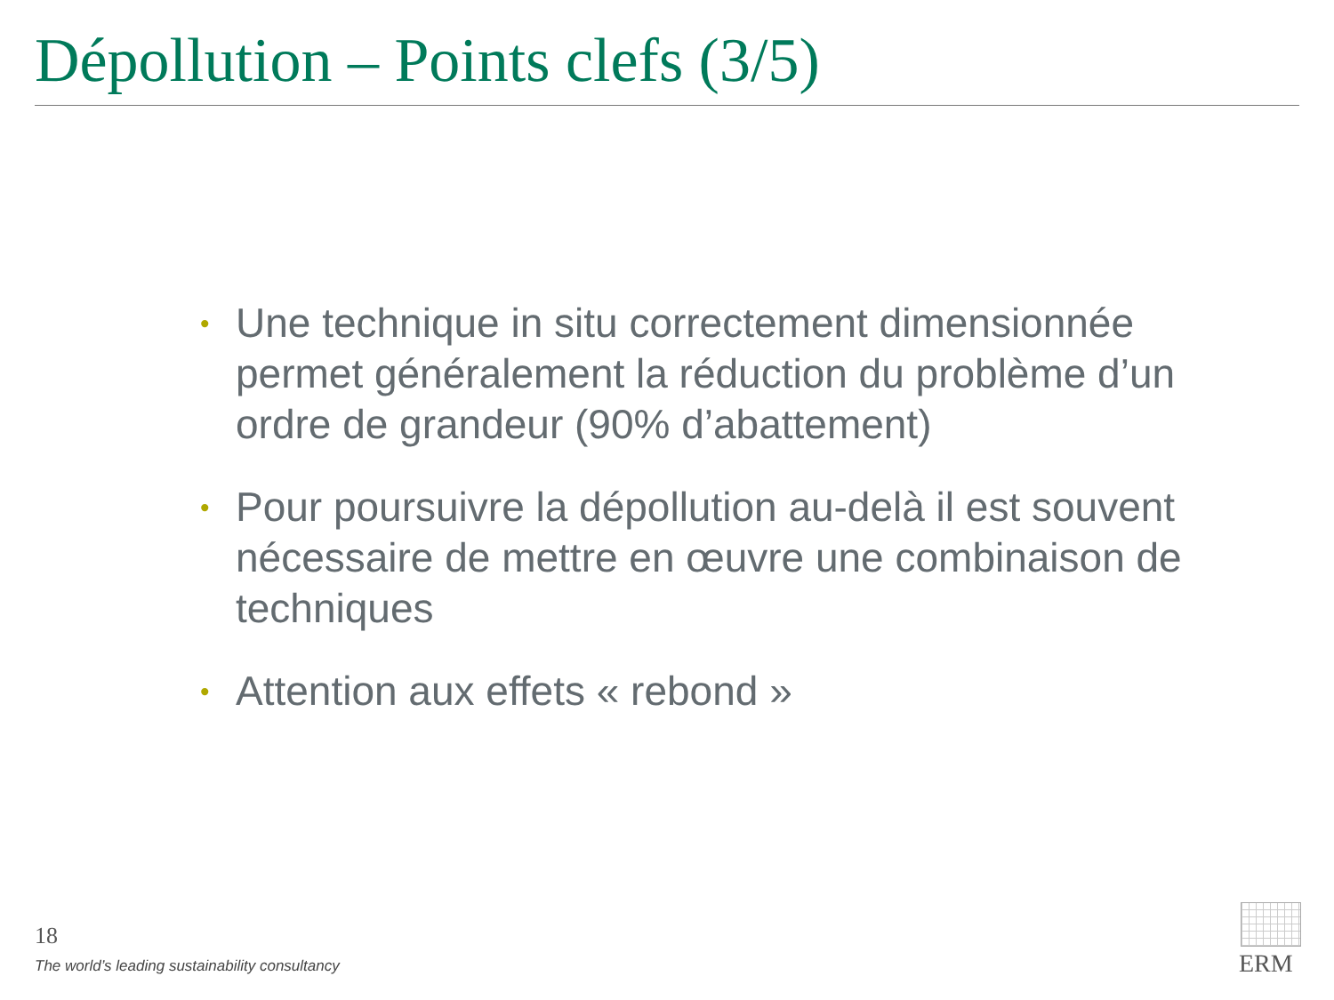Dépollution – Points clefs (3/5)
• Une technique in situ correctement dimensionnée permet généralement la réduction du problème d’un ordre de grandeur (90% d’abattement)
• Pour poursuivre la dépollution au-delà il est souvent nécessaire de mettre en œuvre une combinaison de techniques
• Attention aux effets « rebond »
18
The world’s leading sustainability consultancy
ERM